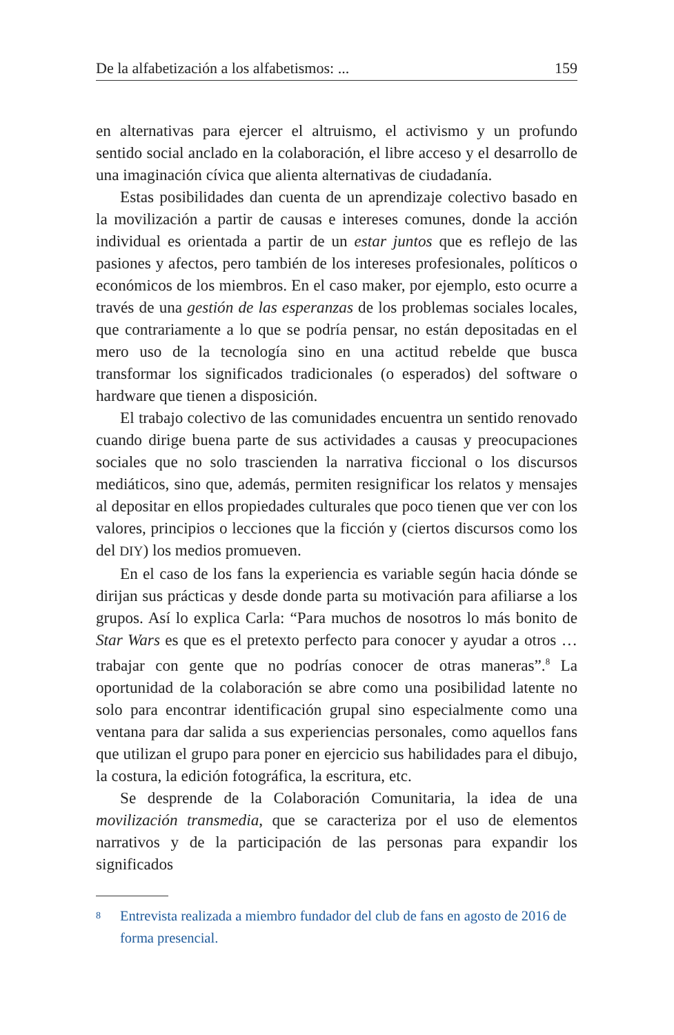De la alfabetización a los alfabetismos: ... 159
en alternativas para ejercer el altruismo, el activismo y un profundo sentido social anclado en la colaboración, el libre acceso y el desarrollo de una imaginación cívica que alienta alternativas de ciudadanía.
Estas posibilidades dan cuenta de un aprendizaje colectivo basado en la movilización a partir de causas e intereses comunes, donde la acción individual es orientada a partir de un estar juntos que es reflejo de las pasiones y afectos, pero también de los intereses profesionales, políticos o económicos de los miembros. En el caso maker, por ejemplo, esto ocurre a través de una gestión de las esperanzas de los problemas sociales locales, que contrariamente a lo que se podría pensar, no están depositadas en el mero uso de la tecnología sino en una actitud rebelde que busca transformar los significados tradicionales (o esperados) del software o hardware que tienen a disposición.
El trabajo colectivo de las comunidades encuentra un sentido renovado cuando dirige buena parte de sus actividades a causas y preocupaciones sociales que no solo trascienden la narrativa ficcional o los discursos mediáticos, sino que, además, permiten resignificar los relatos y mensajes al depositar en ellos propiedades culturales que poco tienen que ver con los valores, principios o lecciones que la ficción y (ciertos discursos como los del DIY) los medios promueven.
En el caso de los fans la experiencia es variable según hacia dónde se dirijan sus prácticas y desde donde parta su motivación para afiliarse a los grupos. Así lo explica Carla: “Para muchos de nosotros lo más bonito de Star Wars es que es el pretexto perfecto para conocer y ayudar a otros … trabajar con gente que no podrías conocer de otras maneras”.<sup>8</sup> La oportunidad de la colaboración se abre como una posibilidad latente no solo para encontrar identificación grupal sino especialmente como una ventana para dar salida a sus experiencias personales, como aquellos fans que utilizan el grupo para poner en ejercicio sus habilidades para el dibujo, la costura, la edición fotográfica, la escritura, etc.
Se desprende de la Colaboración Comunitaria, la idea de una movilización transmedia, que se caracteriza por el uso de elementos narrativos y de la participación de las personas para expandir los significados
8 Entrevista realizada a miembro fundador del club de fans en agosto de 2016 de forma presencial.